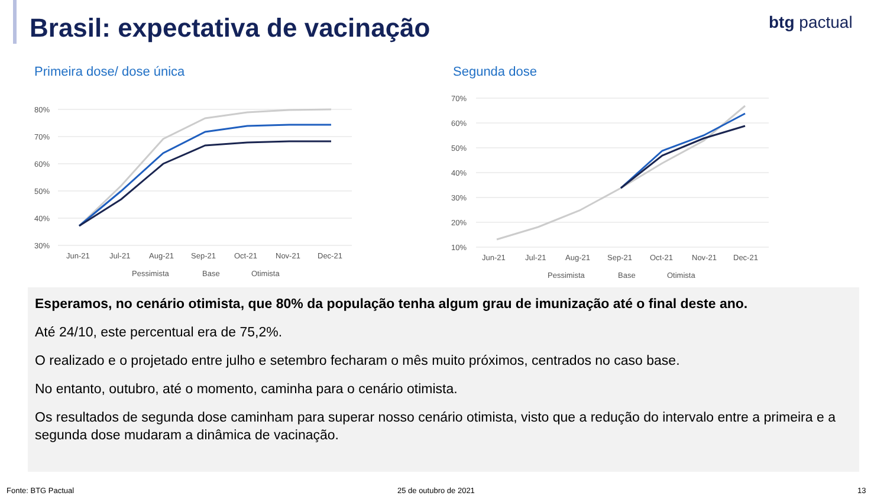Brasil: expectativa de vacinação
btg pactual
Primeira dose/ dose única Segunda dose
80%
70%
60%
50%
40%
30%
Jun-21
Jul-21
Aug-21
Sep-21
Oct-21
Nov-21
Dec-21
Pessimista
Base
Otimista
70%
60%
50%
40%
30%
20%
10%
Jun-21
Jul-21
Aug-21
Sep-21
Oct-21
Nov-21
Dec-21
Pessimista
Base
Otimista
Esperamos, no cenário otimista, que 80% da população tenha algum grau de imunização até o final deste ano.
Até 24/10, este percentual era de 75,2%.
O realizado e o projetado entre julho e setembro fecharam o mês muito próximos, centrados no caso base.
No entanto, outubro, até o momento, caminha para o cenário otimista.
Os resultados de segunda dose caminham para superar nosso cenário otimista, visto que a redução do intervalo entre a primeira e a segunda dose mudaram a dinâmica de vacinação.
Fonte: BTG Pactual 25 de outubro de 2021 13